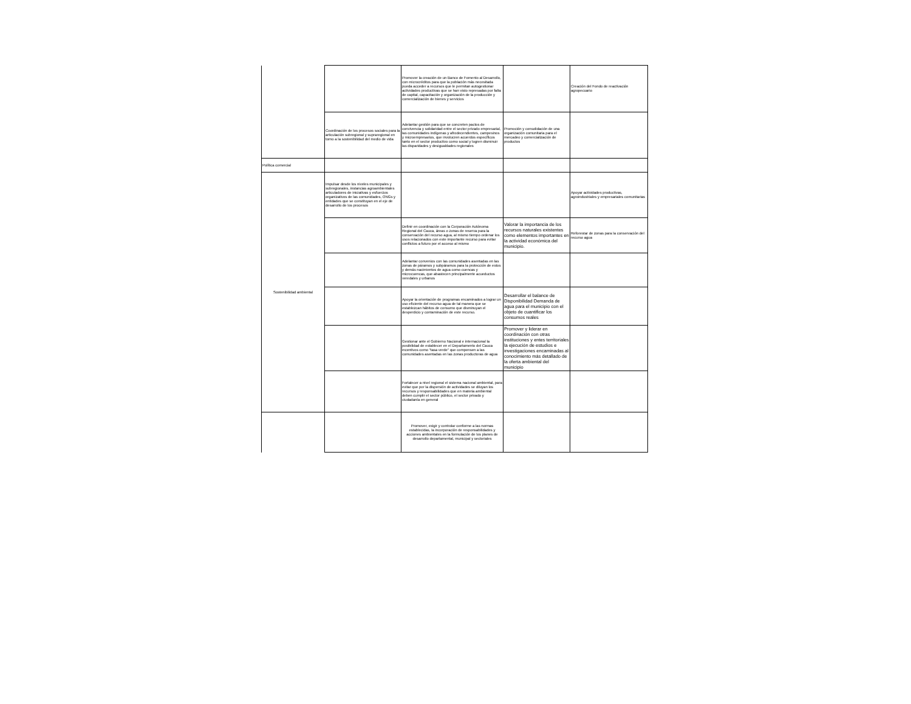| | | Promover la creación de un Banco de Fomento al Desarrollo, con microcréditos para que la población más necesitada pueda acceder a recursos que le permitan autogestionar actividades productivas que se han visto represadas por falta de capital, capacitación y organización de la producción y comercialización de bienes y servicios | | Creación del Fondo de reactivación agropecuario |
| | Coordinación de los procesos sociales para la articulación subregional y supraregional en torno a la sostenibilidad del medio de vida | Adelantar gestión para que se concreten pactos de convivencia y solidaridad entre el sector privado empresarial, las comunidades indígenas y afrodecendientes, campesinos y microempresarios, que involucren acuerdos específicos tanto en el sector productivo como social y logren disminuir las disparidades y desigualdades regionales | Promoción y consolidación de una organización comunitaria para el mercadeo y comercialización de productos | |
| Política comercial | | | | |
| Sostenibilidad ambiental | Impulsar desde los niveles municipales y subregionales, instancias agroambientales articuladores de iniciativas y esfuerzos organizativos de las comunidades, ONGs y entidades que se constituyan en el eje de desarrollo de los procesos | | | Apoyar actividades productivas, agroindustriales y empresariales comunitarias |
| | | Definir en coordinación con la Corporación Autónoma Regional del Cauca, áreas o zonas de reserva para la conservación del recurso agua, al mismo tiempo ordenar los usos relacionados con este importante recurso para evitar conflictos a futuro por el acceso al mismo | Valorar la importancia de los recursos naturales existentes como elementos importantes en la actividad económica del municipio. | Reforestar de zonas para la conservación del recurso agua |
| | | Adelantar convenios con las comunidades asentadas en las zonas de páramos y subpáramos para la protección de estos y demás nacimientos de agua como cuencas y microcuencas, que abastecen principalmente acueductos veredales y urbanos | | |
| | | Apoyar la orientación de programas encaminados a lograr un uso eficiente del recurso agua de tal manera que se establezcan hábitos de consumo que disminuyan el desperdicio y contaminación de este recurso. | Desarrollar el balance de Disponibilidad Demanda de agua para el municipio con el objeto de cuantificar los consumos reales | |
| | | Gestionar ante el Gobierno Nacional e internacional la posibilidad de establecer en el Departamento del Cauca incentivos como "tasa verde" que compensen a las comunidades asentadas en las zonas productoras de agua | Promover y liderar en coordinación con otras instituciones y entes territoriales la ejecución de estudios e investigaciones encaminadas al conocimiento más detallado de la oferta ambiental del municipio | |
| | | Fortalecer a nivel regional el sistema nacional ambiental, para evitar que por la dispersión de actividades se diluyan los recursos y responsabilidades que en materia ambiental deben cumplir el sector público, el sector privado y ciudadanía en general | | |
| | | Promover, exigir y controlar conforme a las normas establecidas, la incorporación de responsabilidades y acciones ambientales en la formulación de los planes de desarrollo departamental, municipal y sectoriales | | |